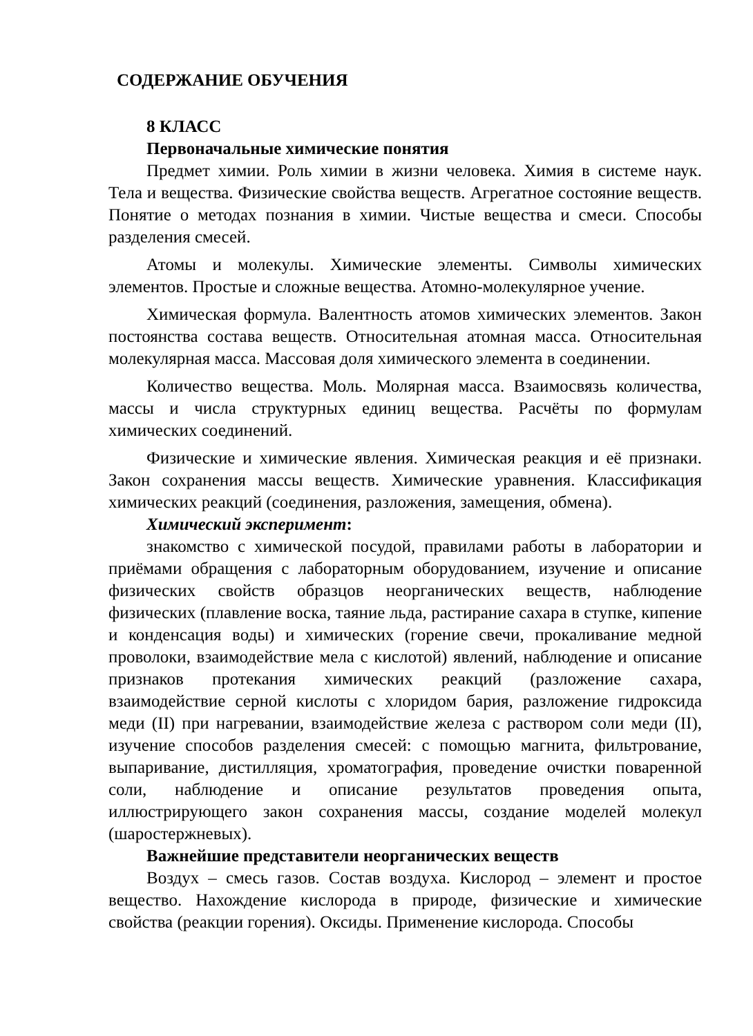СОДЕРЖАНИЕ ОБУЧЕНИЯ
8 КЛАСС
Первоначальные химические понятия
Предмет химии. Роль химии в жизни человека. Химия в системе наук. Тела и вещества. Физические свойства веществ. Агрегатное состояние веществ. Понятие о методах познания в химии. Чистые вещества и смеси. Способы разделения смесей.
Атомы и молекулы. Химические элементы. Символы химических элементов. Простые и сложные вещества. Атомно-молекулярное учение.
Химическая формула. Валентность атомов химических элементов. Закон постоянства состава веществ. Относительная атомная масса. Относительная молекулярная масса. Массовая доля химического элемента в соединении.
Количество вещества. Моль. Молярная масса. Взаимосвязь количества, массы и числа структурных единиц вещества. Расчёты по формулам химических соединений.
Физические и химические явления. Химическая реакция и её признаки. Закон сохранения массы веществ. Химические уравнения. Классификация химических реакций (соединения, разложения, замещения, обмена).
Химический эксперимент:
знакомство с химической посудой, правилами работы в лаборатории и приёмами обращения с лабораторным оборудованием, изучение и описание физических свойств образцов неорганических веществ, наблюдение физических (плавление воска, таяние льда, растирание сахара в ступке, кипение и конденсация воды) и химических (горение свечи, прокаливание медной проволоки, взаимодействие мела с кислотой) явлений, наблюдение и описание признаков протекания химических реакций (разложение сахара, взаимодействие серной кислоты с хлоридом бария, разложение гидроксида меди (II) при нагревании, взаимодействие железа с раствором соли меди (II), изучение способов разделения смесей: с помощью магнита, фильтрование, выпаривание, дистилляция, хроматография, проведение очистки поваренной соли, наблюдение и описание результатов проведения опыта, иллюстрирующего закон сохранения массы, создание моделей молекул (шаростержневых).
Важнейшие представители неорганических веществ
Воздух – смесь газов. Состав воздуха. Кислород – элемент и простое вещество. Нахождение кислорода в природе, физические и химические свойства (реакции горения). Оксиды. Применение кислорода. Способы